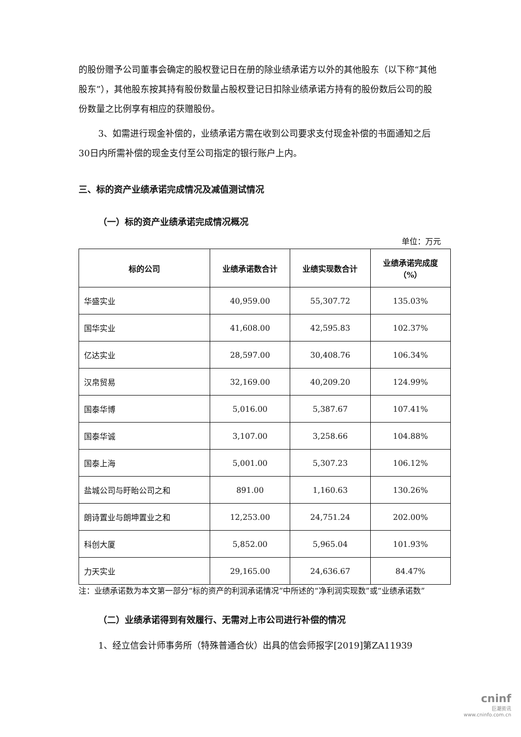的股份赠予公司董事会确定的股权登记日在册的除业绩承诺方以外的其他股东（以下称“其他股东”），其他股东按其持有股份数量占股权登记日扣除业绩承诺方持有的股份数后公司的股份数量之比例享有相应的获赠股份。
3、如需进行现金补偿的，业绩承诺方需在收到公司要求支付现金补偿的书面通知之后30日内所需补偿的现金支付至公司指定的银行账户上内。
三、标的资产业绩承诺完成情况及减值测试情况
（一）标的资产业绩承诺完成情况概况
单位：万元
| 标的公司 | 业绩承诺数合计 | 业绩实现数合计 | 业绩承诺完成度 （%） |
| --- | --- | --- | --- |
| 华盛实业 | 40,959.00 | 55,307.72 | 135.03% |
| 国华实业 | 41,608.00 | 42,595.83 | 102.37% |
| 亿达实业 | 28,597.00 | 30,408.76 | 106.34% |
| 汉帛贸易 | 32,169.00 | 40,209.20 | 124.99% |
| 国泰华博 | 5,016.00 | 5,387.67 | 107.41% |
| 国泰华诚 | 3,107.00 | 3,258.66 | 104.88% |
| 国泰上海 | 5,001.00 | 5,307.23 | 106.12% |
| 盐城公司与盱眙公司之和 | 891.00 | 1,160.63 | 130.26% |
| 朗诗置业与朗坤置业之和 | 12,253.00 | 24,751.24 | 202.00% |
| 科创大厦 | 5,852.00 | 5,965.04 | 101.93% |
| 力天实业 | 29,165.00 | 24,636.67 | 84.47% |
注：业绩承诺数为本文第一部分“标的资产的利润承诺情况”中所述的“净利润实现数”或“业绩承诺数”
（二）业绩承诺得到有效履行、无需对上市公司进行补偿的情况
1、经立信会计师事务所（特殊普通合伙）出具的信会师报字[2019]第ZA11939
cninf
巨潮资讯
www.cninfo.com.cn